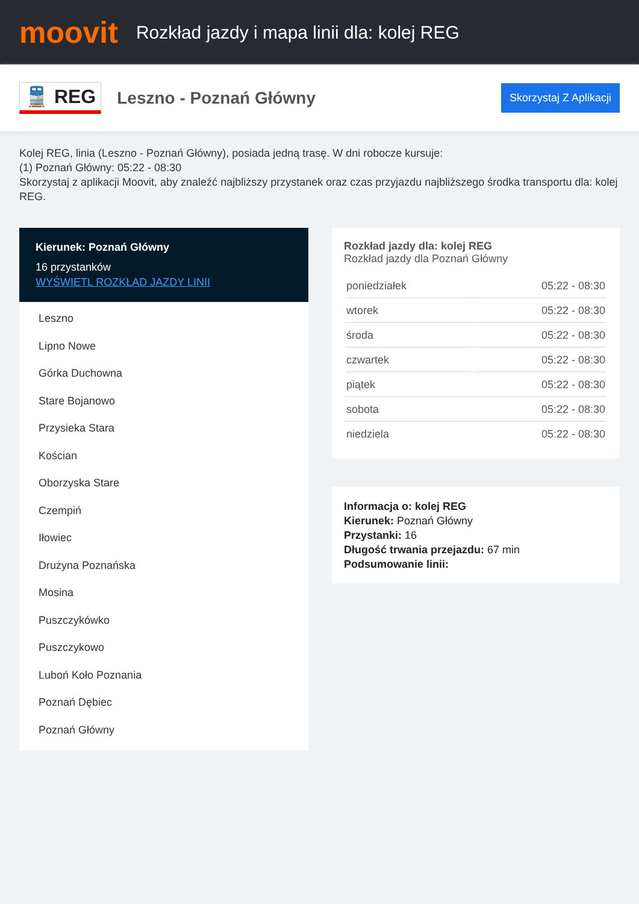moovit
Rozkład jazdy i mapa linii dla: kolej REG
🚆 REG
Leszno - Poznań Główny
Skorzystaj Z Aplikacji
Kolej REG, linia (Leszno - Poznań Główny), posiada jedną trasę. W dni robocze kursuje:
(1) Poznań Główny: 05:22 - 08:30
Skorzystaj z aplikacji Moovit, aby znaleźć najbliższy przystanek oraz czas przyjazdu najbliższego środka transportu dla: kolej REG.
Kierunek: Poznań Główny
16 przystanków
WYŚWIETL ROZKŁAD JAZDY LINII
Leszno
Lipno Nowe
Górka Duchowna
Stare Bojanowo
Przysieka Stara
Kościan
Oborzyska Stare
Czempiń
Iłowiec
Drużyna Poznańska
Mosina
Puszczykówko
Puszczykowo
Luboń Koło Poznania
Poznań Dębiec
Poznań Główny
Rozkład jazdy dla: kolej REG
Rozkład jazdy dla Poznań Główny
| poniedziałek | 05:22 - 08:30 |
| wtorek | 05:22 - 08:30 |
| środa | 05:22 - 08:30 |
| czwartek | 05:22 - 08:30 |
| piątek | 05:22 - 08:30 |
| sobota | 05:22 - 08:30 |
| niedziela | 05:22 - 08:30 |
Informacja o: kolej REG
Kierunek: Poznań Główny
Przystanki: 16
Długość trwania przejazdu: 67 min
Podsumowanie linii: